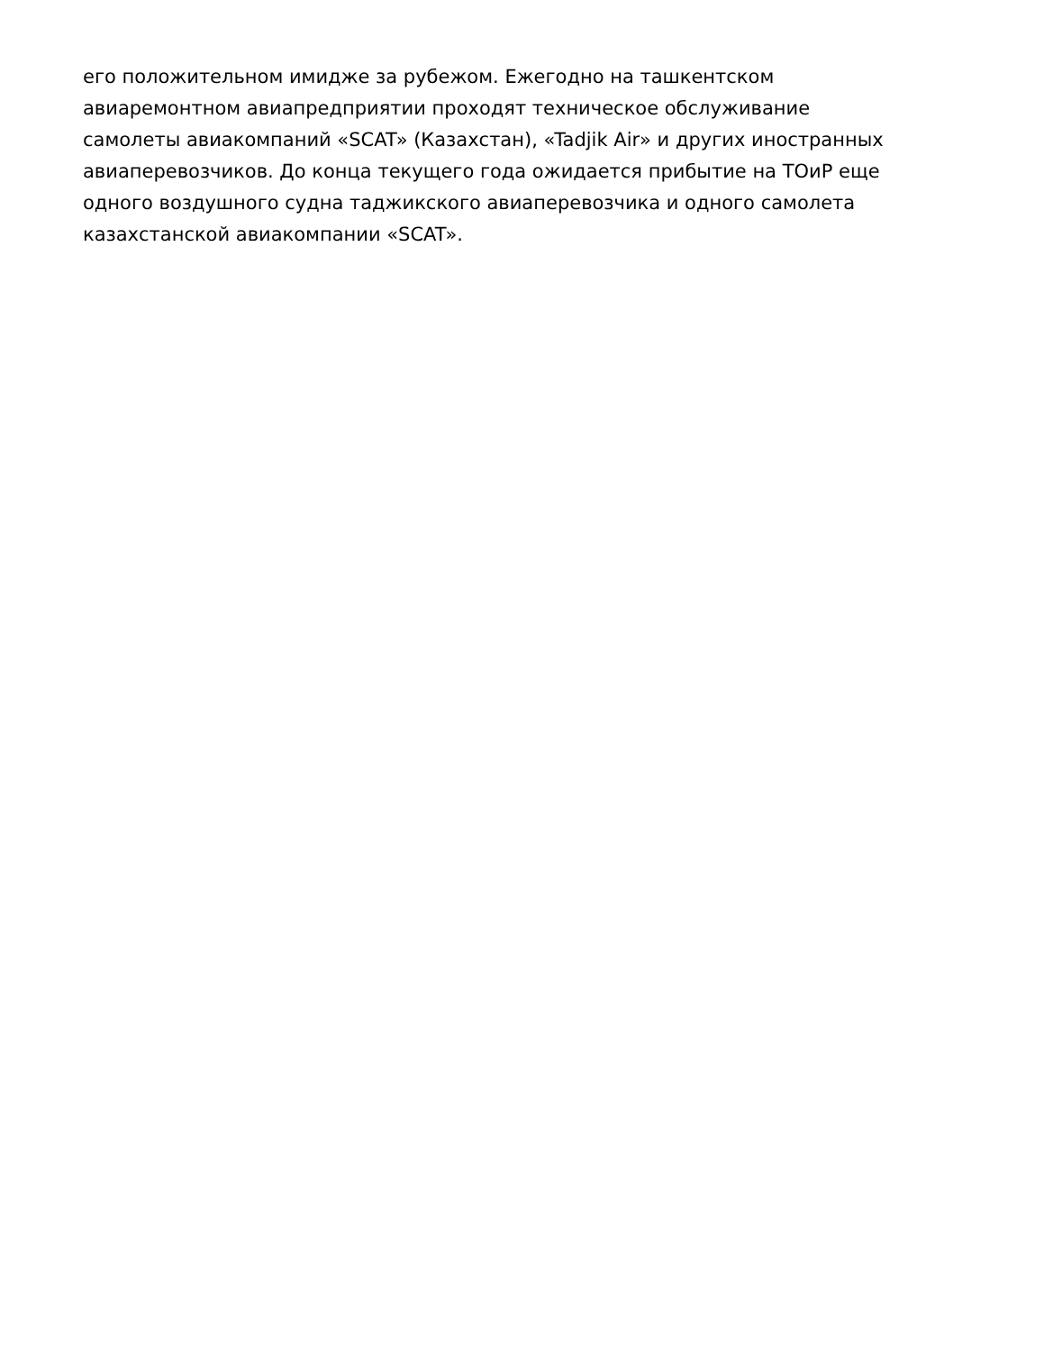его положительном имидже за рубежом. Ежегодно на ташкентском
авиаремонтном авиапредприятии проходят техническое обслуживание
самолеты авиакомпаний «SCAT» (Казахстан), «Tadjik Air» и других иностранных
авиаперевозчиков. До конца текущего года ожидается прибытие на ТОиР еще
одного воздушного судна таджикского авиаперевозчика и одного самолета
казахстанской авиакомпании «SCAT».